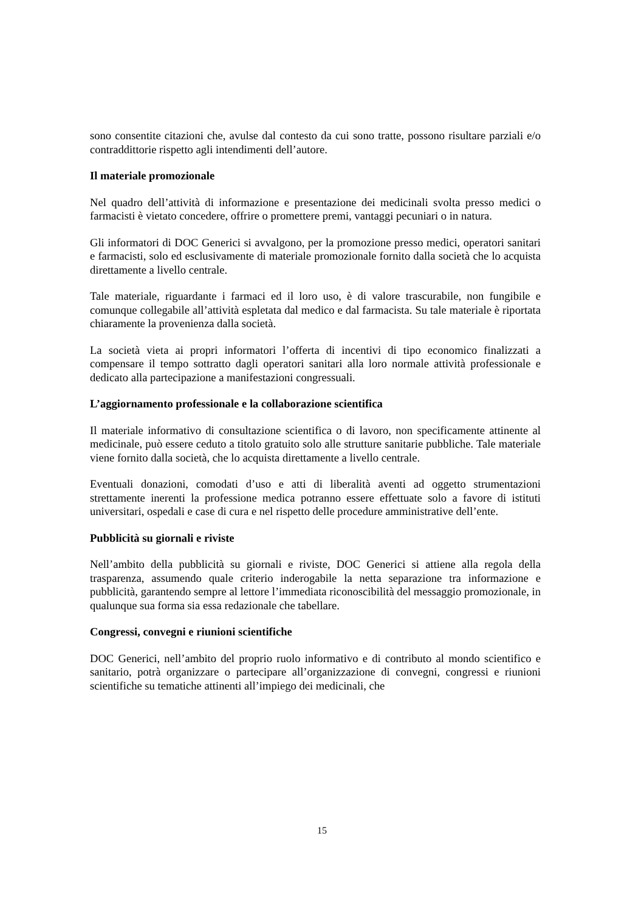sono consentite citazioni che, avulse dal contesto da cui sono tratte, possono risultare parziali e/o contraddittorie rispetto agli intendimenti dell’autore.
Il materiale promozionale
Nel quadro dell’attività di informazione e presentazione dei medicinali svolta presso medici o farmacisti è vietato concedere, offrire o promettere premi, vantaggi pecuniari o in natura.
Gli informatori di DOC Generici si avvalgono, per la promozione presso medici, operatori sanitari e farmacisti, solo ed esclusivamente di materiale promozionale fornito dalla società che lo acquista direttamente a livello centrale.
Tale materiale, riguardante i farmaci ed il loro uso, è di valore trascurabile, non fungibile e comunque collegabile all’attività espletata dal medico e dal farmacista. Su tale materiale è riportata chiaramente la provenienza dalla società.
La società vieta ai propri informatori l’offerta di incentivi di tipo economico finalizzati a compensare il tempo sottratto dagli operatori sanitari alla loro normale attività professionale e dedicato alla partecipazione a manifestazioni congressuali.
L’aggiornamento professionale e la collaborazione scientifica
Il materiale informativo di consultazione scientifica o di lavoro, non specificamente attinente al medicinale, può essere ceduto a titolo gratuito solo alle strutture sanitarie pubbliche. Tale materiale viene fornito dalla società, che lo acquista direttamente a livello centrale.
Eventuali donazioni, comodati d’uso e atti di liberalità aventi ad oggetto strumentazioni strettamente inerenti la professione medica potranno essere effettuate solo a favore di istituti universitari, ospedali e case di cura e nel rispetto delle procedure amministrative dell’ente.
Pubblicità su giornali e riviste
Nell’ambito della pubblicità su giornali e riviste, DOC Generici si attiene alla regola della trasparenza, assumendo quale criterio inderogabile la netta separazione tra informazione e pubblicità, garantendo sempre al lettore l’immediata riconoscibilità del messaggio promozionale, in qualunque sua forma sia essa redazionale che tabellare.
Congressi, convegni e riunioni scientifiche
DOC Generici, nell’ambito del proprio ruolo informativo e di contributo al mondo scientifico e sanitario, potrà organizzare o partecipare all’organizzazione di convegni, congressi e riunioni scientifiche su tematiche attinenti all’impiego dei medicinali, che
15